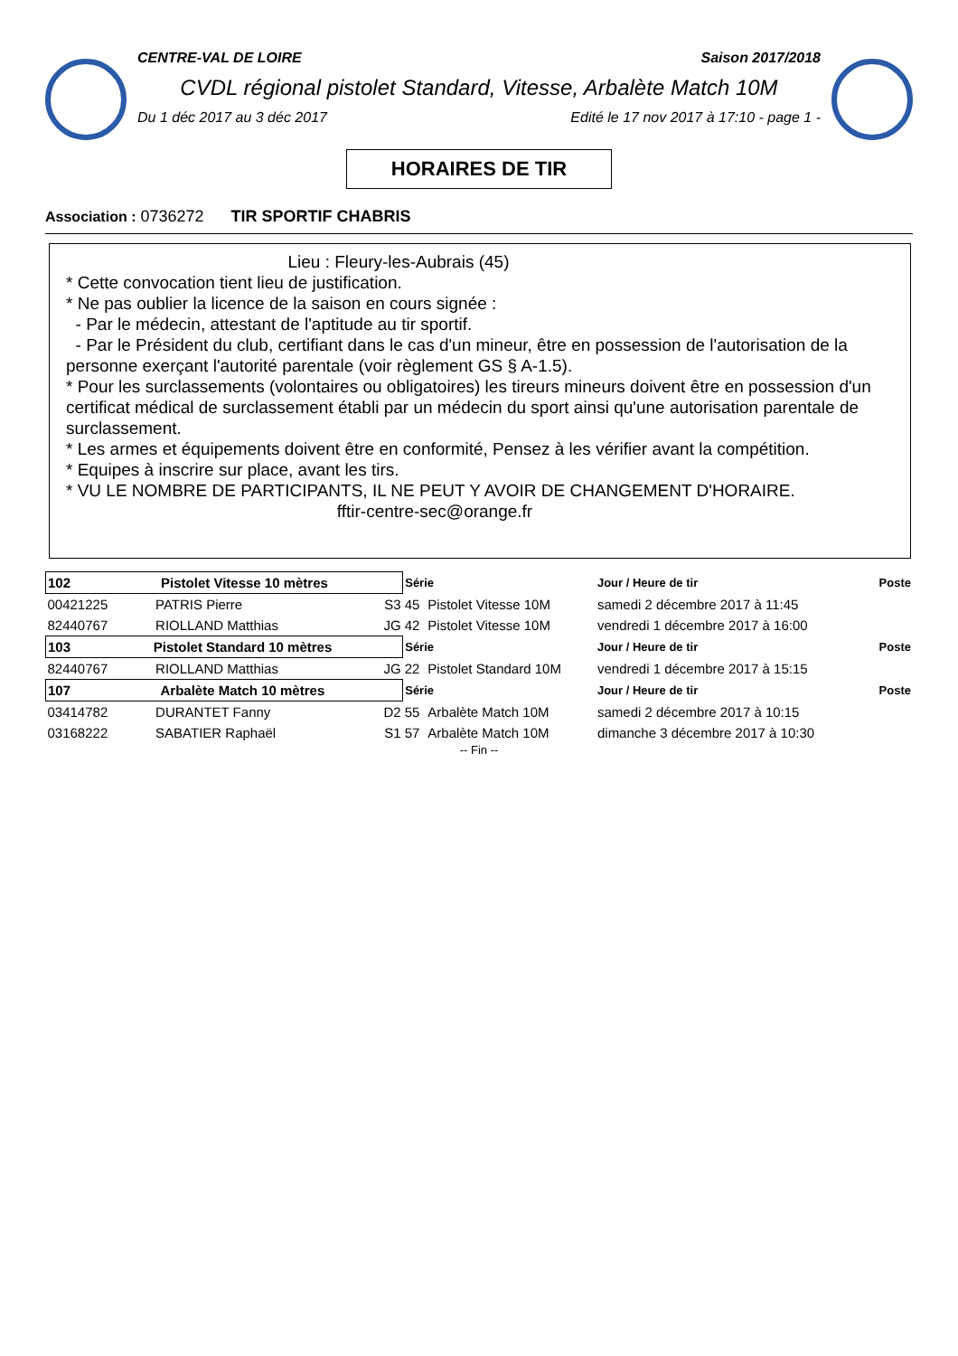CENTRE-VAL DE LOIRE Saison 2017/2018
CVDL régional pistolet Standard, Vitesse, Arbalète Match 10M
Du 1 déc 2017 au 3 déc 2017 Edité le 17 nov 2017 à 17:10 - page 1 -
HORAIRES DE TIR
Association : 0736272 TIR SPORTIF CHABRIS
Lieu : Fleury-les-Aubrais (45)
* Cette convocation tient lieu de justification.
* Ne pas oublier la licence de la saison en cours signée :
- Par le médecin, attestant de l'aptitude au tir sportif.
- Par le Président du club, certifiant dans le cas d'un mineur, être en possession de l'autorisation de la personne exerçant l'autorité parentale (voir règlement GS § A-1.5).
* Pour les surclassements (volontaires ou obligatoires) les tireurs mineurs doivent être en possession d'un certificat médical de surclassement établi par un médecin du sport ainsi qu'une autorisation parentale de surclassement.
* Les armes et équipements doivent être en conformité, Pensez à les vérifier avant la compétition.
* Equipes à inscrire sur place, avant les tirs.
* VU LE NOMBRE DE PARTICIPANTS, IL NE PEUT Y AVOIR DE CHANGEMENT D'HORAIRE.
fftir-centre-sec@orange.fr
| 102 Pistolet Vitesse 10 mètres | | | Série | | Jour / Heure de tir | Poste |
| 00421225 | PATRIS Pierre | S3 | 45 | Pistolet Vitesse 10M | samedi 2 décembre 2017 à 11:45 | |
| 82440767 | RIOLLAND Matthias | JG | 42 | Pistolet Vitesse 10M | vendredi 1 décembre 2017 à 16:00 | |
| 103 Pistolet Standard 10 mètres | | | Série | | Jour / Heure de tir | Poste |
| 82440767 | RIOLLAND Matthias | JG | 22 | Pistolet Standard 10M | vendredi 1 décembre 2017 à 15:15 | |
| 107 Arbalète Match 10 mètres | | | Série | | Jour / Heure de tir | Poste |
| 03414782 | DURANTET Fanny | D2 | 55 | Arbalète Match 10M | samedi 2 décembre 2017 à 10:15 | |
| 03168222 | SABATIER Raphaël | S1 | 57 | Arbalète Match 10M | dimanche 3 décembre 2017 à 10:30 | |
-- Fin --